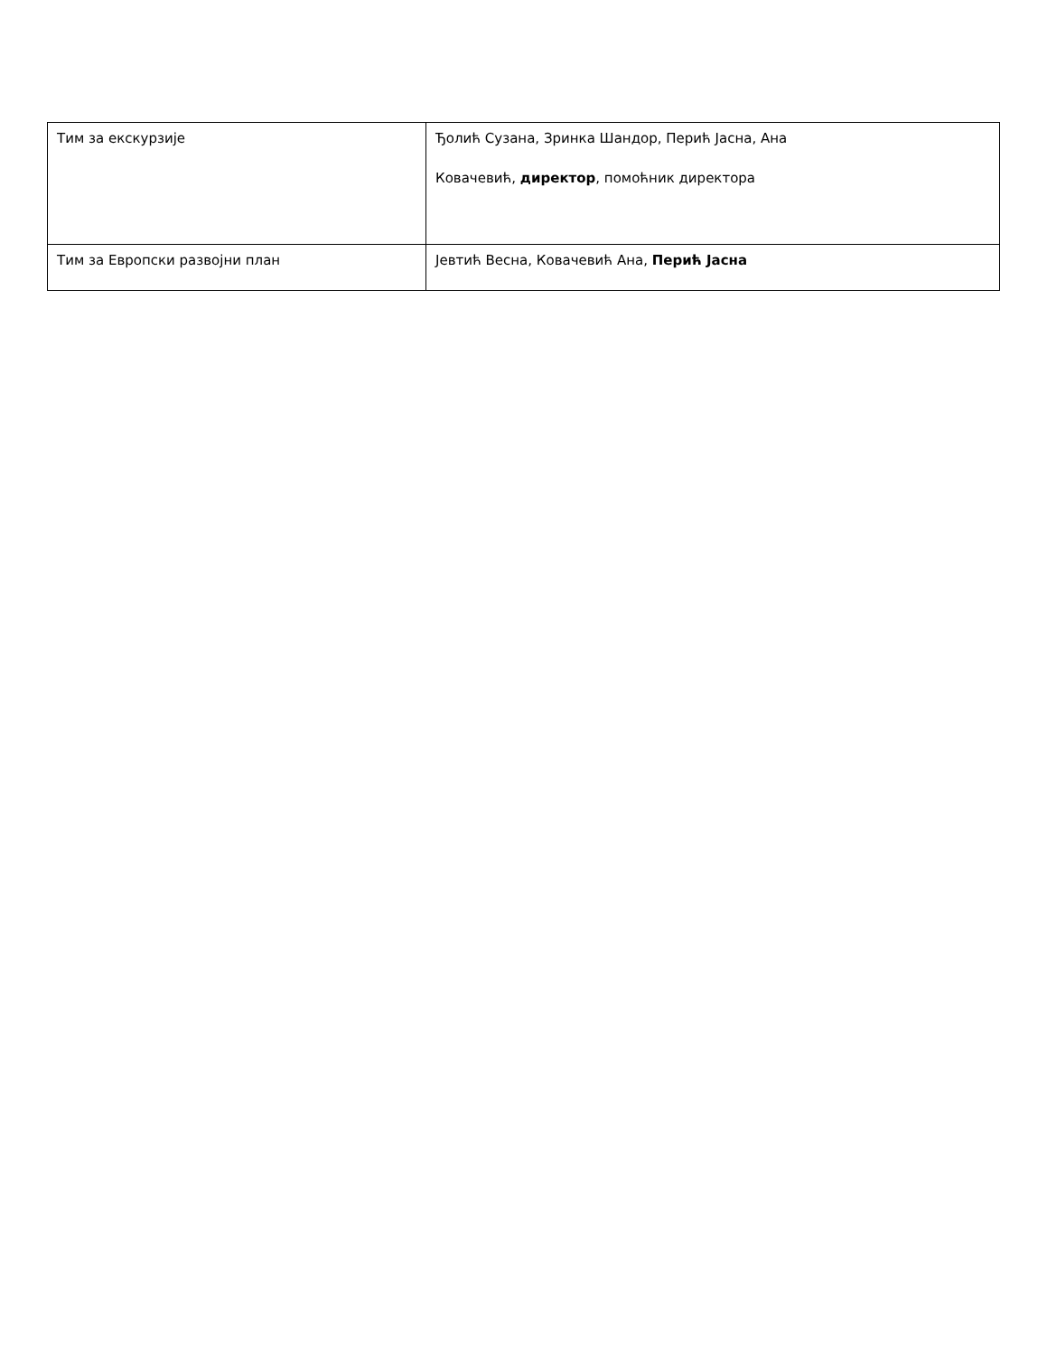| Тим за екскурзије | Ђолић Сузана, Зринка Шандор, Перић Јасна, Ана Ковачевић, директор , помоћник директора |
| Тим за Европски развојни план | Јевтић Весна, Ковачевић Ана, Перић Јасна |